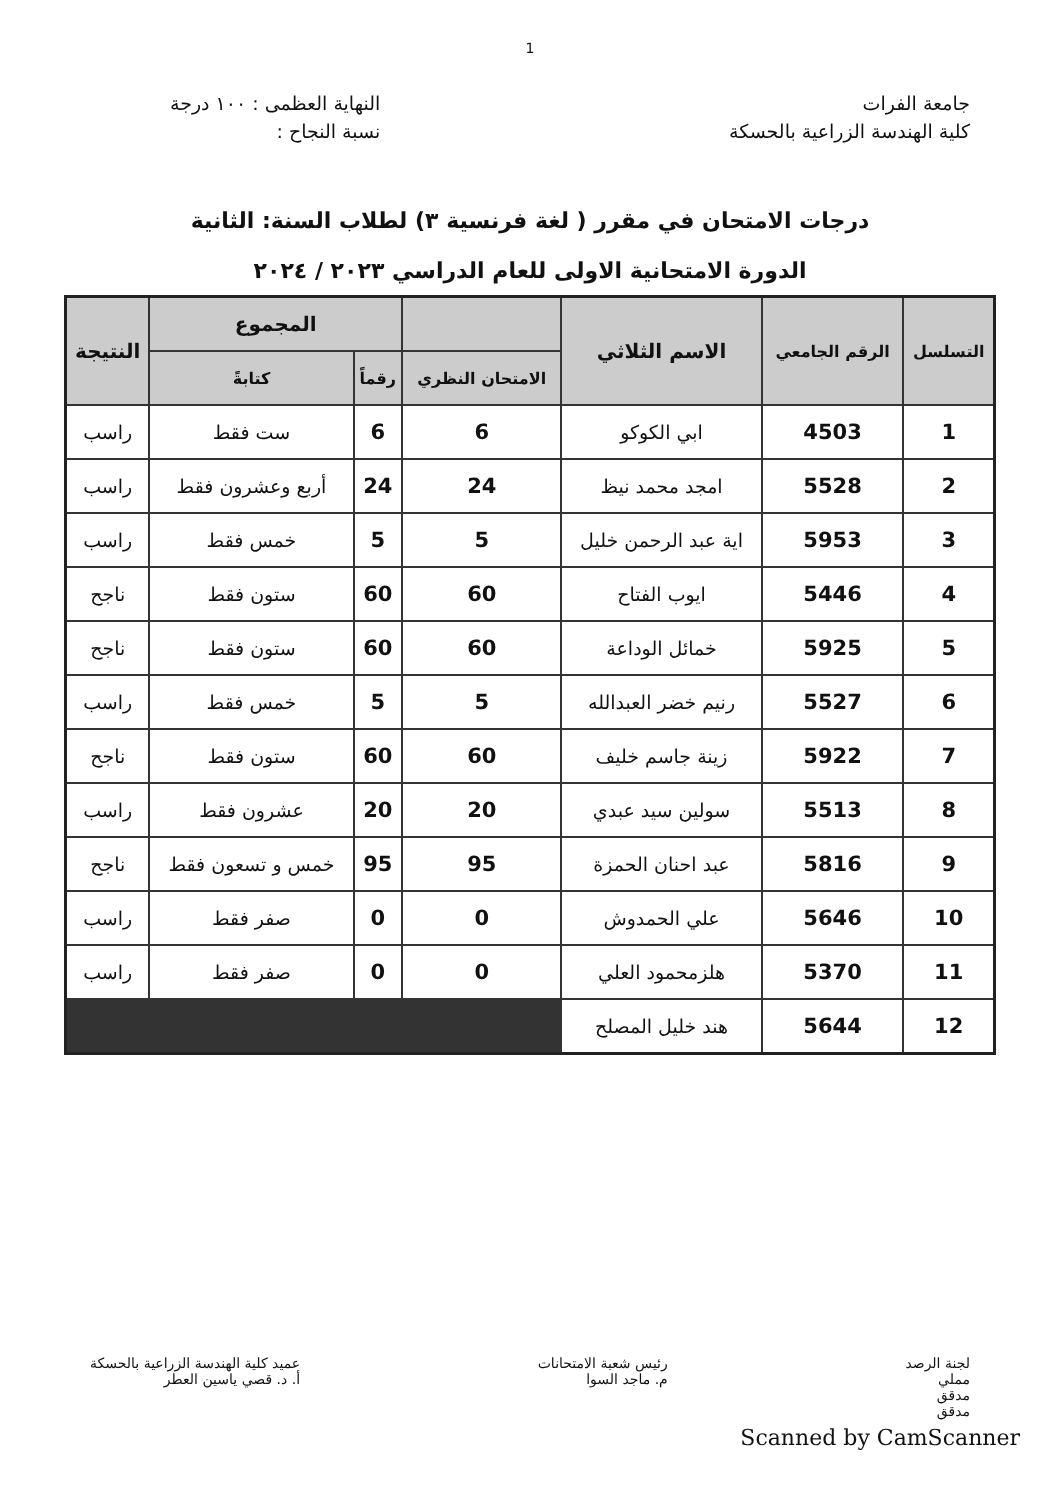1
جامعة الفرات
كلية الهندسة الزراعية بالحسكة
النهاية العظمى : ١٠٠ درجة
نسبة النجاح :
درجات الامتحان في مقرر ( لغة فرنسية ٣) لطلاب السنة: الثانية
الدورة الامتحانية الاولى للعام الدراسي ٢٠٢٣ / ٢٠٢٤
| التسلسل | الرقم الجامعي | الاسم الثلاثي | | المجموع | | النتيجة |
| --- | --- | --- | --- | --- | --- | --- |
| | | | الامتحان النظري | رقماً | كتابةً | |
| 1 | 4503 | ابي الكوكو | 6 | 6 | ست فقط | راسب |
| 2 | 5528 | امجد محمد نيظ | 24 | 24 | أربع وعشرون فقط | راسب |
| 3 | 5953 | اية عبد الرحمن خليل | 5 | 5 | خمس فقط | راسب |
| 4 | 5446 | ايوب الفتاح | 60 | 60 | ستون فقط | ناجح |
| 5 | 5925 | خمائل الوداعة | 60 | 60 | ستون فقط | ناجح |
| 6 | 5527 | رنيم خضر العبدالله | 5 | 5 | خمس فقط | راسب |
| 7 | 5922 | زينة جاسم خليف | 60 | 60 | ستون فقط | ناجح |
| 8 | 5513 | سولين سيد عبدي | 20 | 20 | عشرون فقط | راسب |
| 9 | 5816 | عبد احنان الحمزة | 95 | 95 | خمس و تسعون فقط | ناجح |
| 10 | 5646 | علي الحمدوش | 0 | 0 | صفر فقط | راسب |
| 11 | 5370 | هلزمحمود العلي | 0 | 0 | صفر فقط | راسب |
| 12 | 5644 | هند خليل المصلح | | | | |
لجنة الرصد
مملي
مدقق
مدقق
رئيس شعبة الامتحانات
م. ماجد السوا
عميد كلية الهندسة الزراعية بالحسكة
أ. د. قصي ياسين العطر
Scanned by CamScanner